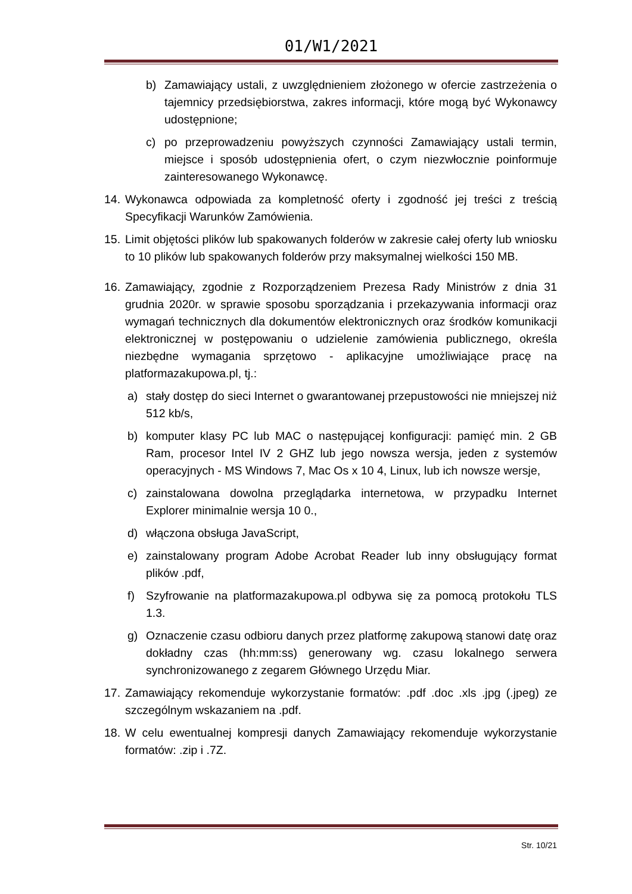01/W1/2021
b) Zamawiający ustali, z uwzględnieniem złożonego w ofercie zastrzeżenia o tajemnicy przedsiębiorstwa, zakres informacji, które mogą być Wykonawcy udostępnione;
c) po przeprowadzeniu powyższych czynności Zamawiający ustali termin, miejsce i sposób udostępnienia ofert, o czym niezwłocznie poinformuje zainteresowanego Wykonawcę.
14. Wykonawca odpowiada za kompletność oferty i zgodność jej treści z treścią Specyfikacji Warunków Zamówienia.
15. Limit objętości plików lub spakowanych folderów w zakresie całej oferty lub wniosku to 10 plików lub spakowanych folderów przy maksymalnej wielkości 150 MB.
16. Zamawiający, zgodnie z Rozporządzeniem Prezesa Rady Ministrów z dnia 31 grudnia 2020r. w sprawie sposobu sporządzania i przekazywania informacji oraz wymagań technicznych dla dokumentów elektronicznych oraz środków komunikacji elektronicznej w postępowaniu o udzielenie zamówienia publicznego, określa niezbędne wymagania sprzętowo - aplikacyjne umożliwiające pracę na platformazakupowa.pl, tj.:
a) stały dostęp do sieci Internet o gwarantowanej przepustowości nie mniejszej niż 512 kb/s,
b) komputer klasy PC lub MAC o następującej konfiguracji: pamięć min. 2 GB Ram, procesor Intel IV 2 GHZ lub jego nowsza wersja, jeden z systemów operacyjnych - MS Windows 7, Mac Os x 10 4, Linux, lub ich nowsze wersje,
c) zainstalowana dowolna przeglądarka internetowa, w przypadku Internet Explorer minimalnie wersja 10 0.,
d) włączona obsługa JavaScript,
e) zainstalowany program Adobe Acrobat Reader lub inny obsługujący format plików .pdf,
f) Szyfrowanie na platformazakupowa.pl odbywa się za pomocą protokołu TLS 1.3.
g) Oznaczenie czasu odbioru danych przez platformę zakupową stanowi datę oraz dokładny czas (hh:mm:ss) generowany wg. czasu lokalnego serwera synchronizowanego z zegarem Głównego Urzędu Miar.
17. Zamawiający rekomenduje wykorzystanie formatów: .pdf .doc .xls .jpg (.jpeg) ze szczególnym wskazaniem na .pdf.
18. W celu ewentualnej kompresji danych Zamawiający rekomenduje wykorzystanie formatów: .zip i .7Z.
Str. 10/21